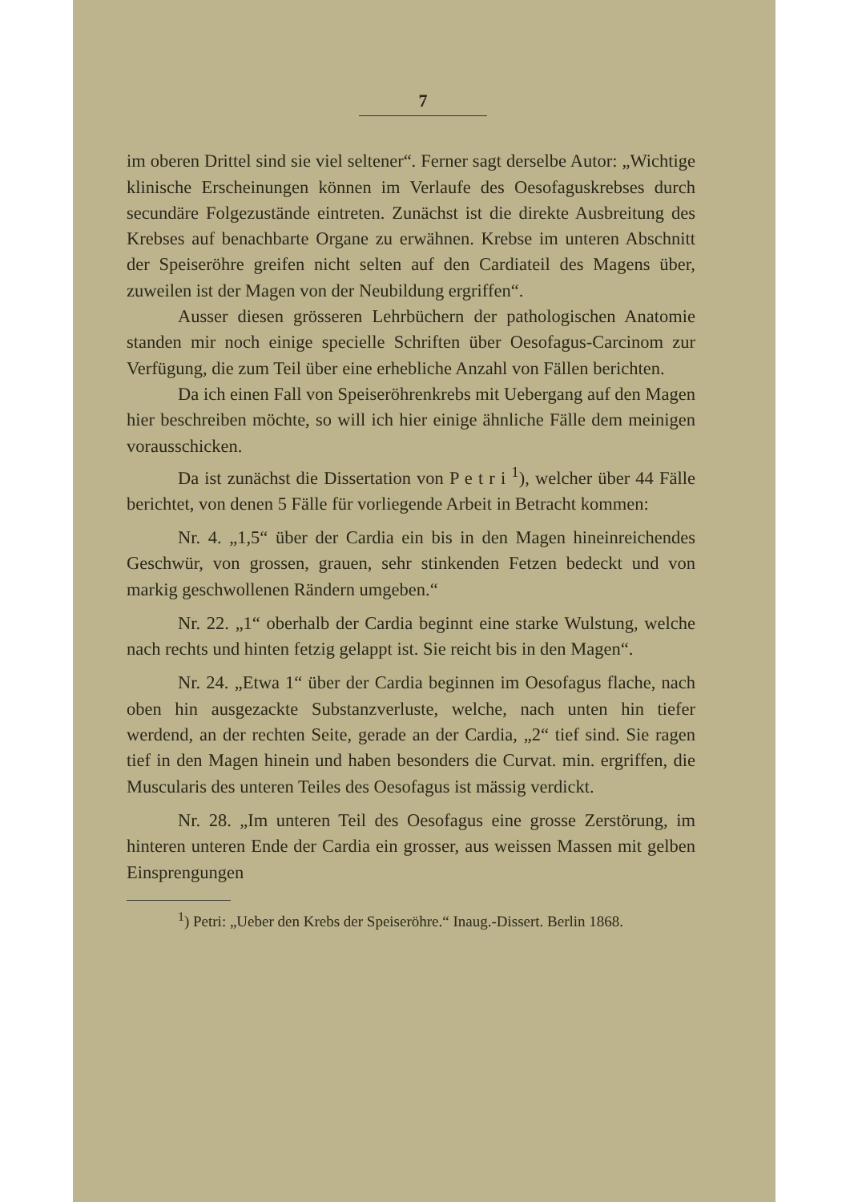7
im oberen Drittel sind sie viel seltener“. Ferner sagt derselbe Autor: „Wichtige klinische Erscheinungen können im Verlaufe des Oesofaguskrebses durch secundäre Folgezustände eintreten. Zunächst ist die direkte Ausbreitung des Krebses auf benachbarte Organe zu erwähnen. Krebse im unteren Abschnitt der Speiseröhre greifen nicht selten auf den Cardiateil des Magens über, zuweilen ist der Magen von der Neubildung ergriffen“.
Ausser diesen grösseren Lehrbüchern der pathologischen Anatomie standen mir noch einige specielle Schriften über Oesofagus-Carcinom zur Verfügung, die zum Teil über eine erhebliche Anzahl von Fällen berichten.
Da ich einen Fall von Speiseröhrenkrebs mit Uebergang auf den Magen hier beschreiben möchte, so will ich hier einige ähnliche Fälle dem meinigen vorausschicken.
Da ist zunächst die Dissertation von P e t r i <sup>1</sup>), welcher über 44 Fälle berichtet, von denen 5 Fälle für vorliegende Arbeit in Betracht kommen:
Nr. 4. „1,5“ über der Cardia ein bis in den Magen hineinreichendes Geschwür, von grossen, grauen, sehr stinkenden Fetzen bedeckt und von markig geschwollenen Rändern umgeben.“
Nr. 22. „1“ oberhalb der Cardia beginnt eine starke Wulstung, welche nach rechts und hinten fetzig gelappt ist. Sie reicht bis in den Magen“.
Nr. 24. „Etwa 1“ über der Cardia beginnen im Oesofagus flache, nach oben hin ausgezackte Substanzverluste, welche, nach unten hin tiefer werdend, an der rechten Seite, gerade an der Cardia, „2“ tief sind. Sie ragen tief in den Magen hinein und haben besonders die Curvat. min. ergriffen, die Muscularis des unteren Teiles des Oesofagus ist mässig verdickt.
Nr. 28. „Im unteren Teil des Oesofagus eine grosse Zerstörung, im hinteren unteren Ende der Cardia ein grosser, aus weissen Massen mit gelben Einsprengungen
<sup>1</sup>) Petri: „Ueber den Krebs der Speiseröhre.“ Inaug.-Dissert. Berlin 1868.